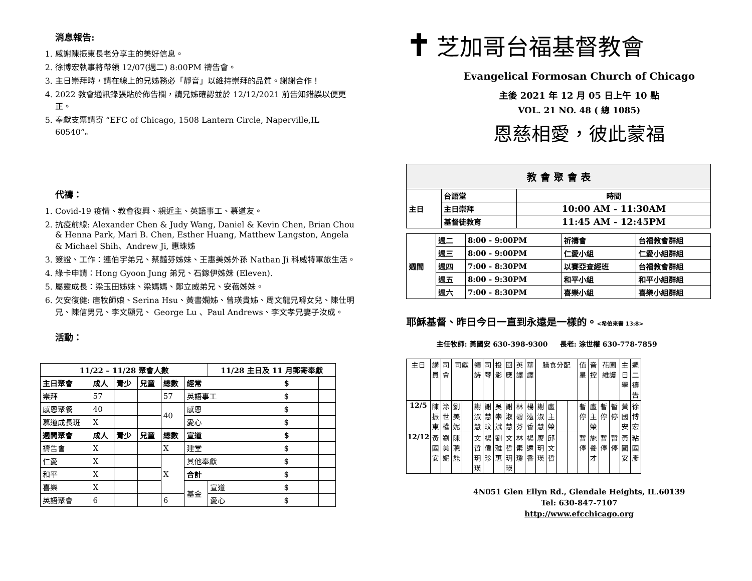消息報告:
1. 感謝陳振東長老分享主的美好信息。
2. 徐博宏執事將帶領 12/07(週二) 8:00PM 禱告會。
3. 主日崇拜時，請在線上的兄姊務必「靜音」以維持崇拜的品質。謝謝合作！
4. 2022 教會通訊錄張貼於佈告欄，請兄姊確認並於 12/12/2021 前告知錯誤以便更正。
5. 奉獻支票請寄 “EFC of Chicago, 1508 Lantern Circle, Naperville,IL 60540”。
代禱：
1. Covid-19 疫情、教會復興、親近主、英語事工、慕道友。
2. 抗疫前線: Alexander Chen & Judy Wang, Daniel & Kevin Chen, Brian Chou & Henna Park, Mari B. Chen, Esther Huang, Matthew Langston, Angela & Michael Shih、Andrew Ji, 惠珠姊
3. 簽證、工作：連伯宇弟兄、蔡豔芬姊妹、王惠美姊外孫 Nathan Ji 科威特軍旅生活。
4. 綠卡申請：Hong Gyoon Jung 弟兄、石鎵伊姊妹 (Eleven).
5. 屬靈成長：梁玉田姊妹、梁媽媽、鄭立威弟兄、安蓓姊妹。
6. 欠安復健: 唐牧師娘、Serina Hsu、黃書嫻姊、曾瑛貴姊、周文龍兄嘚女兒、陳仕明兄、陳信男兄、李文顯兄、 George Lu 、Paul Andrews、李文孝兄妻子汝成。
活動：
| 11/22 – 11/28 聚會人數 | | | | | | 11/28 主日及 11 月郵寄奉獻 | | |
| --- | --- | --- | --- | --- | --- | --- | --- | --- |
| 主日聚會 | 成人 | 青少 | 兒童 | 總數 | 經常 | | $ | |
| 崇拜 | 57 | | | 57 | 英語事工 | | $ | |
| 感恩聚餐 | 40 | | | 40 | 感恩 | | $ | |
| 慕道成長班 | X | | | | 愛心 | | $ | |
| 週間聚會 | 成人 | 青少 | 兒童 | 總數 | 宣道 | | $ | |
| 禱告會 | X | | | X | 建堂 | | $ | |
| 仁愛 | X | | | X | 其他奉獻 | | $ | |
| 和平 | X | | | | 合計 | | $ | |
| 喜樂 | X | | | | 基金 | 宣道 | $ | |
| 英語聚會 | 6 | | | 6 | | 愛心 | $ | |
✝
芝加哥台福基督教會
Evangelical Formosan Church of Chicago
主後 2021 年 12 月 05 日上午 10 點
VOL. 21 NO. 48 ( 總 1085)
恩慈相愛，彼此蒙福
| 教 會 聚 會 表 | | |
| --- | --- | --- |
| 主日 | 台語堂 | 時間 |
| | 主日崇拜 | 10:00 AM - 11:30AM |
| | 基督徒教育 | 11:45 AM - 12:45PM |
| 週間 | 週二 | 8:00 - 9:00PM | 祈禱會 | 台福教會群組 |
| | 週三 | 8:00 - 9:00PM | 仁愛小組 | 仁愛小組群組 |
| | 週四 | 7:00 - 8:30PM | 以賽亞查經班 | 台福教會群組 |
| | 週五 | 8:00 - 9:30PM | 和平小組 | 和平小組群組 |
| | 週六 | 7:00 - 8:30PM | 喜樂小組 | 喜樂小組群組 |
耶穌基督、昨日今日一直到永遠是一樣的。<希伯來書 13:8>
主任牧師: 黃國安 630-398-9300 長老: 涂世權 630-778-7859
| 主日 | 講員 | 司會 | 司獻 | | 領詩 | 司琴 | 投影 | 回應 | 英譯 | 華譯 | 膳食分配 | | | | 值星 | 音控 | 花圃維護 | | 主日學 | 週二禱告 |
| 12/5 | 陳振東 | 涂世權 | 劉美妮 | | 謝淑慧 | 謝慧玟 | 吳崇斌 | 謝淑慧 | 林碧芬 | 楊遠香 | 謝淑慧 | 盧主榮 | | | 暫停 | 盧主榮 | 暫停 | 暫停 | 黃國安 | 徐博宏 |
| 12/12 | 黃國安 | 劉美妮 | 陳聰能 | | 文哲玥瑛 | 楊偉珍 | 劉雅惠 | 文哲玥瑛 | 林素瓊 | 楊遠香 | 廖玥瑛 | 邱文哲 | | | 暫停 | 施養才 | 暫停 | 暫停 | 黃國安 | 粘國彥 |
4N051 Glen Ellyn Rd., Glendale Heights, IL.60139
Tel: 630-847-7107
http://www.efcchicago.org